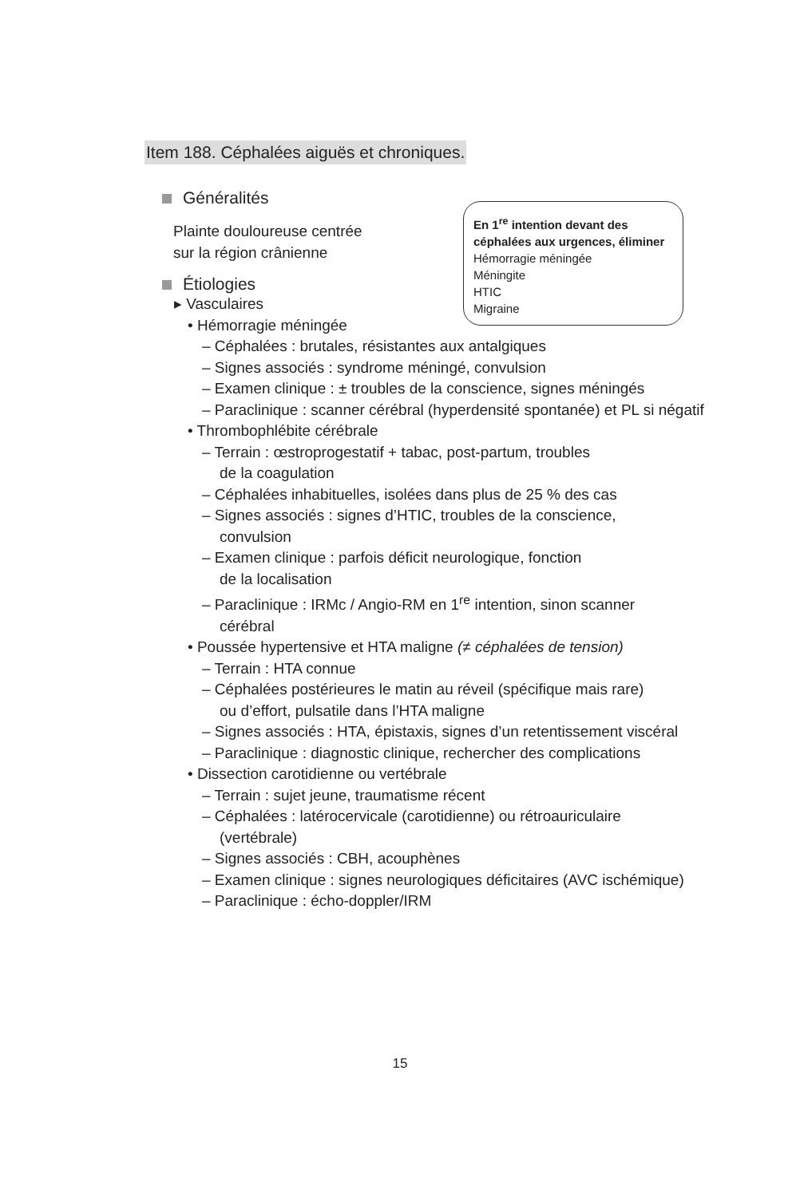Item 188. Céphalées aiguës et chroniques.
En 1<sup>re</sup> intention devant des céphalées aux urgences, éliminer
Hémorragie méningée
Méningite
HTIC
Migraine
Généralités
Plainte douloureuse centrée
sur la région crânienne
Étiologies
▸ Vasculaires
• Hémorragie méningée
– Céphalées : brutales, résistantes aux antalgiques
– Signes associés : syndrome méningé, convulsion
– Examen clinique : ± troubles de la conscience, signes méningés
– Paraclinique : scanner cérébral (hyperdensité spontanée) et PL si négatif
• Thrombophlébite cérébrale
– Terrain : œstroprogestatif + tabac, post-partum, troubles
de la coagulation
– Céphalées inhabituelles, isolées dans plus de 25 % des cas
– Signes associés : signes d’HTIC, troubles de la conscience,
convulsion
– Examen clinique : parfois déficit neurologique, fonction
de la localisation
– Paraclinique : IRMc / Angio-RM en 1<sup>re</sup> intention, sinon scanner
cérébral
• Poussée hypertensive et HTA maligne (≠ céphalées de tension)
– Terrain : HTA connue
– Céphalées postérieures le matin au réveil (spécifique mais rare)
ou d’effort, pulsatile dans l’HTA maligne
– Signes associés : HTA, épistaxis, signes d’un retentissement viscéral
– Paraclinique : diagnostic clinique, rechercher des complications
• Dissection carotidienne ou vertébrale
– Terrain : sujet jeune, traumatisme récent
– Céphalées : latérocervicale (carotidienne) ou rétroauriculaire
(vertébrale)
– Signes associés : CBH, acouphènes
– Examen clinique : signes neurologiques déficitaires (AVC ischémique)
– Paraclinique : écho-doppler/IRM
15